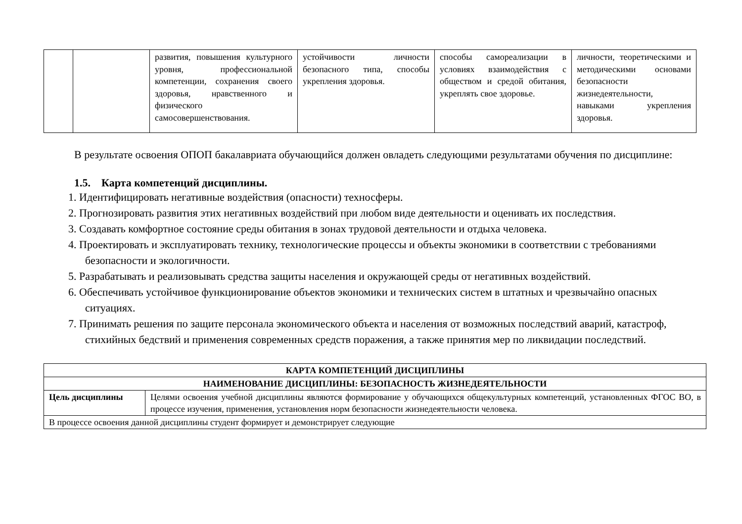| | | развития, повышения культурного уровня, профессиональной компетенции, сохранения своего здоровья, нравственного и физического самосовершенствования. | устойчивости личности безопасного типа, способы укрепления здоровья. | способы самореализации в условиях взаимодействия с обществом и средой обитания, укреплять свое здоровье. | личности, теоретическими и методическими основами безопасности жизнедеятельности, навыками укрепления здоровья. |
В результате освоения ОПОП бакалавриата обучающийся должен овладеть следующими результатами обучения по дисциплине:
1.5. Карта компетенций дисциплины.
1. Идентифицировать негативные воздействия (опасности) техносферы.
2. Прогнозировать развития этих негативных воздействий при любом виде деятельности и оценивать их последствия.
3. Создавать комфортное состояние среды обитания в зонах трудовой деятельности и отдыха человека.
4. Проектировать и эксплуатировать технику, технологические процессы и объекты экономики в соответствии с требованиями безопасности и экологичности.
5. Разрабатывать и реализовывать средства защиты населения и окружающей среды от негативных воздействий.
6. Обеспечивать устойчивое функционирование объектов экономики и технических систем в штатных и чрезвычайно опасных ситуациях.
7. Принимать решения по защите персонала экономического объекта и населения от возможных последствий аварий, катастроф, стихийных бедствий и применения современных средств поражения, а также принятия мер по ликвидации последствий.
| КАРТА КОМПЕТЕНЦИЙ ДИСЦИПЛИНЫ | |
| НАИМЕНОВАНИЕ ДИСЦИПЛИНЫ: БЕЗОПАСНОСТЬ ЖИЗНЕДЕЯТЕЛЬНОСТИ | |
| Цель дисциплины | Целями освоения учебной дисциплины являются формирование у обучающихся общекультурных компетенций, установленных ФГОС ВО, в процессе изучения, применения, установления норм безопасности жизнедеятельности человека. |
| В процессе освоения данной дисциплины студент формирует и демонстрирует следующие | |